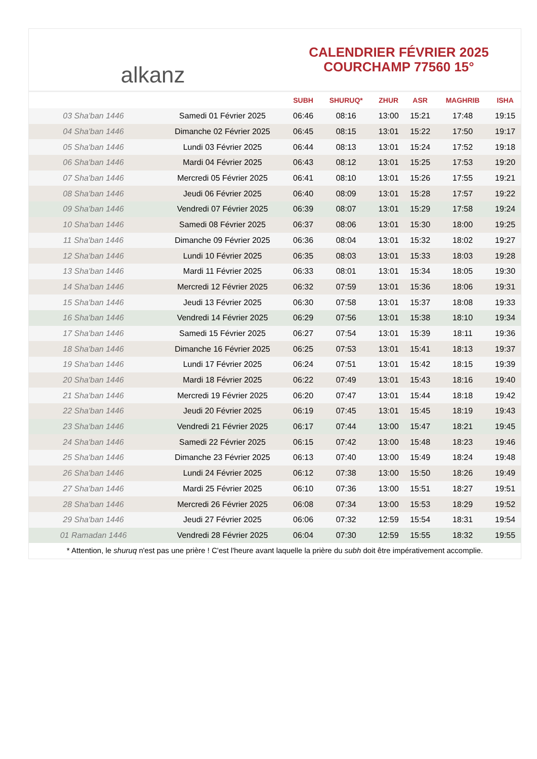alkanz
CALENDRIER FÉVRIER 2025
COURCHAMP 77560 15°
| | | SUBH | SHURUQ* | ZHUR | ASR | MAGHRIB | ISHA |
| --- | --- | --- | --- | --- | --- | --- | --- |
| 03 Sha'ban 1446 | Samedi 01 Février 2025 | 06:46 | 08:16 | 13:00 | 15:21 | 17:48 | 19:15 |
| 04 Sha'ban 1446 | Dimanche 02 Février 2025 | 06:45 | 08:15 | 13:01 | 15:22 | 17:50 | 19:17 |
| 05 Sha'ban 1446 | Lundi 03 Février 2025 | 06:44 | 08:13 | 13:01 | 15:24 | 17:52 | 19:18 |
| 06 Sha'ban 1446 | Mardi 04 Février 2025 | 06:43 | 08:12 | 13:01 | 15:25 | 17:53 | 19:20 |
| 07 Sha'ban 1446 | Mercredi 05 Février 2025 | 06:41 | 08:10 | 13:01 | 15:26 | 17:55 | 19:21 |
| 08 Sha'ban 1446 | Jeudi 06 Février 2025 | 06:40 | 08:09 | 13:01 | 15:28 | 17:57 | 19:22 |
| 09 Sha'ban 1446 | Vendredi 07 Février 2025 | 06:39 | 08:07 | 13:01 | 15:29 | 17:58 | 19:24 |
| 10 Sha'ban 1446 | Samedi 08 Février 2025 | 06:37 | 08:06 | 13:01 | 15:30 | 18:00 | 19:25 |
| 11 Sha'ban 1446 | Dimanche 09 Février 2025 | 06:36 | 08:04 | 13:01 | 15:32 | 18:02 | 19:27 |
| 12 Sha'ban 1446 | Lundi 10 Février 2025 | 06:35 | 08:03 | 13:01 | 15:33 | 18:03 | 19:28 |
| 13 Sha'ban 1446 | Mardi 11 Février 2025 | 06:33 | 08:01 | 13:01 | 15:34 | 18:05 | 19:30 |
| 14 Sha'ban 1446 | Mercredi 12 Février 2025 | 06:32 | 07:59 | 13:01 | 15:36 | 18:06 | 19:31 |
| 15 Sha'ban 1446 | Jeudi 13 Février 2025 | 06:30 | 07:58 | 13:01 | 15:37 | 18:08 | 19:33 |
| 16 Sha'ban 1446 | Vendredi 14 Février 2025 | 06:29 | 07:56 | 13:01 | 15:38 | 18:10 | 19:34 |
| 17 Sha'ban 1446 | Samedi 15 Février 2025 | 06:27 | 07:54 | 13:01 | 15:39 | 18:11 | 19:36 |
| 18 Sha'ban 1446 | Dimanche 16 Février 2025 | 06:25 | 07:53 | 13:01 | 15:41 | 18:13 | 19:37 |
| 19 Sha'ban 1446 | Lundi 17 Février 2025 | 06:24 | 07:51 | 13:01 | 15:42 | 18:15 | 19:39 |
| 20 Sha'ban 1446 | Mardi 18 Février 2025 | 06:22 | 07:49 | 13:01 | 15:43 | 18:16 | 19:40 |
| 21 Sha'ban 1446 | Mercredi 19 Février 2025 | 06:20 | 07:47 | 13:01 | 15:44 | 18:18 | 19:42 |
| 22 Sha'ban 1446 | Jeudi 20 Février 2025 | 06:19 | 07:45 | 13:01 | 15:45 | 18:19 | 19:43 |
| 23 Sha'ban 1446 | Vendredi 21 Février 2025 | 06:17 | 07:44 | 13:00 | 15:47 | 18:21 | 19:45 |
| 24 Sha'ban 1446 | Samedi 22 Février 2025 | 06:15 | 07:42 | 13:00 | 15:48 | 18:23 | 19:46 |
| 25 Sha'ban 1446 | Dimanche 23 Février 2025 | 06:13 | 07:40 | 13:00 | 15:49 | 18:24 | 19:48 |
| 26 Sha'ban 1446 | Lundi 24 Février 2025 | 06:12 | 07:38 | 13:00 | 15:50 | 18:26 | 19:49 |
| 27 Sha'ban 1446 | Mardi 25 Février 2025 | 06:10 | 07:36 | 13:00 | 15:51 | 18:27 | 19:51 |
| 28 Sha'ban 1446 | Mercredi 26 Février 2025 | 06:08 | 07:34 | 13:00 | 15:53 | 18:29 | 19:52 |
| 29 Sha'ban 1446 | Jeudi 27 Février 2025 | 06:06 | 07:32 | 12:59 | 15:54 | 18:31 | 19:54 |
| 01 Ramadan 1446 | Vendredi 28 Février 2025 | 06:04 | 07:30 | 12:59 | 15:55 | 18:32 | 19:55 |
* Attention, le shuruq n'est pas une prière ! C'est l'heure avant laquelle la prière du subh doit être impérativement accomplie.